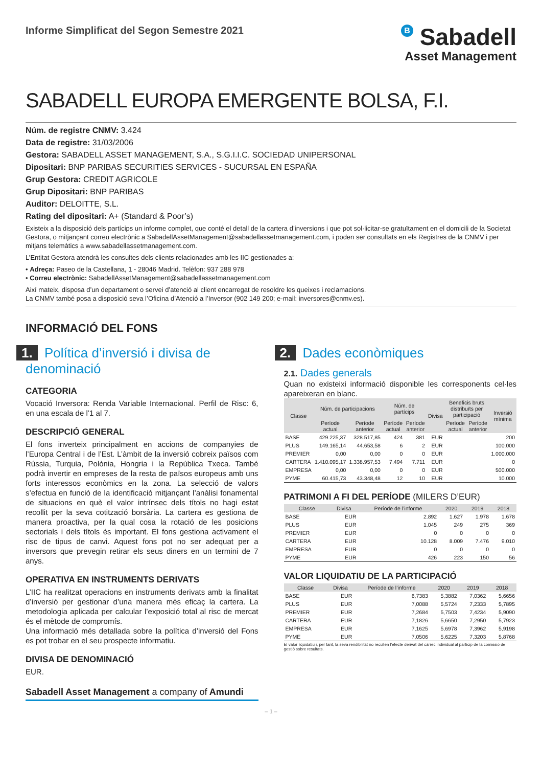Informe Simplificat del Segon Semestre 2021
B Sabadell
Asset Management
SABADELL EUROPA EMERGENTE BOLSA, F.I.
Núm. de registre CNMV: 3.424
Data de registre: 31/03/2006
Gestora: SABADELL ASSET MANAGEMENT, S.A., S.G.I.I.C. SOCIEDAD UNIPERSONAL
Dipositari: BNP PARIBAS SECURITIES SERVICES - SUCURSAL EN ESPAÑA
Grup Gestora: CREDIT AGRICOLE
Grup Dipositari: BNP PARIBAS
Auditor: DELOITTE, S.L.
Rating del dipositari: A+ (Standard & Poor’s)
Existeix a la disposició dels partícips un informe complet, que conté el detall de la cartera d’inversions i que pot sol·licitar-se gratuïtament en el domicili de la Societat Gestora, o mitjançant correu electrònic a SabadellAssetManagement@sabadellassetmanagement.com, i poden ser consultats en els Registres de la CNMV i per mitjans telemàtics a www.sabadellassetmanagement.com.
L’Entitat Gestora atendrà les consultes dels clients relacionades amb les IIC gestionades a:
• Adreça: Paseo de la Castellana, 1 - 28046 Madrid. Telèfon: 937 288 978
• Correu electrònic: SabadellAssetManagement@sabadellassetmanagement.com
Així mateix, disposa d’un departament o servei d’atenció al client encarregat de resoldre les queixes i reclamacions.
La CNMV també posa a disposició seva l’Oficina d’Atenció a l’Inversor (902 149 200; e-mail: inversores@cnmv.es).
INFORMACIÓ DEL FONS
1. Política d’inversió i divisa de denominació
CATEGORIA
Vocació Inversora: Renda Variable Internacional. Perfil de Risc: 6, en una escala de l’1 al 7.
DESCRIPCIÓ GENERAL
El fons inverteix principalment en accions de companyies de l’Europa Central i de l’Est. L’àmbit de la inversió cobreix països com Rússia, Turquia, Polònia, Hongria i la República Txeca. També podrà invertir en empreses de la resta de països europeus amb uns forts interessos econòmics en la zona. La selecció de valors s’efectua en funció de la identificació mitjançant l’anàlisi fonamental de situacions en què el valor intrínsec dels títols no hagi estat recollit per la seva cotització borsària. La cartera es gestiona de manera proactiva, per la qual cosa la rotació de les posicions sectorials i dels títols és important. El fons gestiona activament el risc de tipus de canvi. Aquest fons pot no ser adequat per a inversors que prevegin retirar els seus diners en un termini de 7 anys.
OPERATIVA EN INSTRUMENTS DERIVATS
L’IIC ha realitzat operacions en instruments derivats amb la finalitat d’inversió per gestionar d’una manera més eficaç la cartera. La metodologia aplicada per calcular l’exposició total al risc de mercat és el mètode de compromís.
Una informació més detallada sobre la política d’inversió del Fons es pot trobar en el seu prospecte informatiu.
DIVISA DE DENOMINACIÓ
EUR.
Sabadell Asset Management a company of Amundi
2. Dades econòmiques
2.1. Dades generals
Quan no existeixi informació disponible les corresponents cel·les apareixeran en blanc.
| Classe | Núm. de participacions | | Núm. de partícips | | Divisa | Beneficis bruts distribuïts per participació | | Inversió mínima |
| --- | --- | --- | --- | --- | --- | --- | --- | --- |
| | Període actual | Període anterior | Període actual | Període anterior | | Període actual | Període anterior | |
| BASE | 429.225,37 | 328.517,85 | 424 | 381 | EUR | | | 200 |
| PLUS | 149.165,14 | 44.653,58 | 6 | 2 | EUR | | | 100.000 |
| PREMIER | 0,00 | 0,00 | 0 | 0 | EUR | | | 1.000.000 |
| CARTERA | 1.410.095,17 | 1.338.957,53 | 7.494 | 7.711 | EUR | | | 0 |
| EMPRESA | 0,00 | 0,00 | 0 | 0 | EUR | | | 500.000 |
| PYME | 60.415,73 | 43.348,48 | 12 | 10 | EUR | | | 10.000 |
PATRIMONI A FI DEL PERÍODE (MILERS D’EUR)
| Classe | Divisa | Període de l’informe | 2020 | 2019 | 2018 |
| --- | --- | --- | --- | --- | --- |
| BASE | EUR | 2.892 | 1.627 | 1.978 | 1.678 |
| PLUS | EUR | 1.045 | 249 | 275 | 369 |
| PREMIER | EUR | 0 | 0 | 0 | 0 |
| CARTERA | EUR | 10.128 | 8.009 | 7.476 | 9.010 |
| EMPRESA | EUR | 0 | 0 | 0 | 0 |
| PYME | EUR | 426 | 223 | 150 | 56 |
VALOR LIQUIDATIU DE LA PARTICIPACIÓ
| Classe | Divisa | Període de l’informe | 2020 | 2019 | 2018 |
| --- | --- | --- | --- | --- | --- |
| BASE | EUR | 6,7383 | 5,3882 | 7,0362 | 5,6656 |
| PLUS | EUR | 7,0088 | 5,5724 | 7,2333 | 5,7895 |
| PREMIER | EUR | 7,2684 | 5,7503 | 7,4234 | 5,9090 |
| CARTERA | EUR | 7,1826 | 5,6650 | 7,2950 | 5,7923 |
| EMPRESA | EUR | 7,1625 | 5,6978 | 7,3962 | 5,9198 |
| PYME | EUR | 7,0506 | 5,6225 | 7,3203 | 5,8768 |
El valor liquidatiu i, per tant, la seva rendibilitat no recullen l’efecte derivat del càrrec individual al partícip de la comissió de gestió sobre resultats.
– 1 –